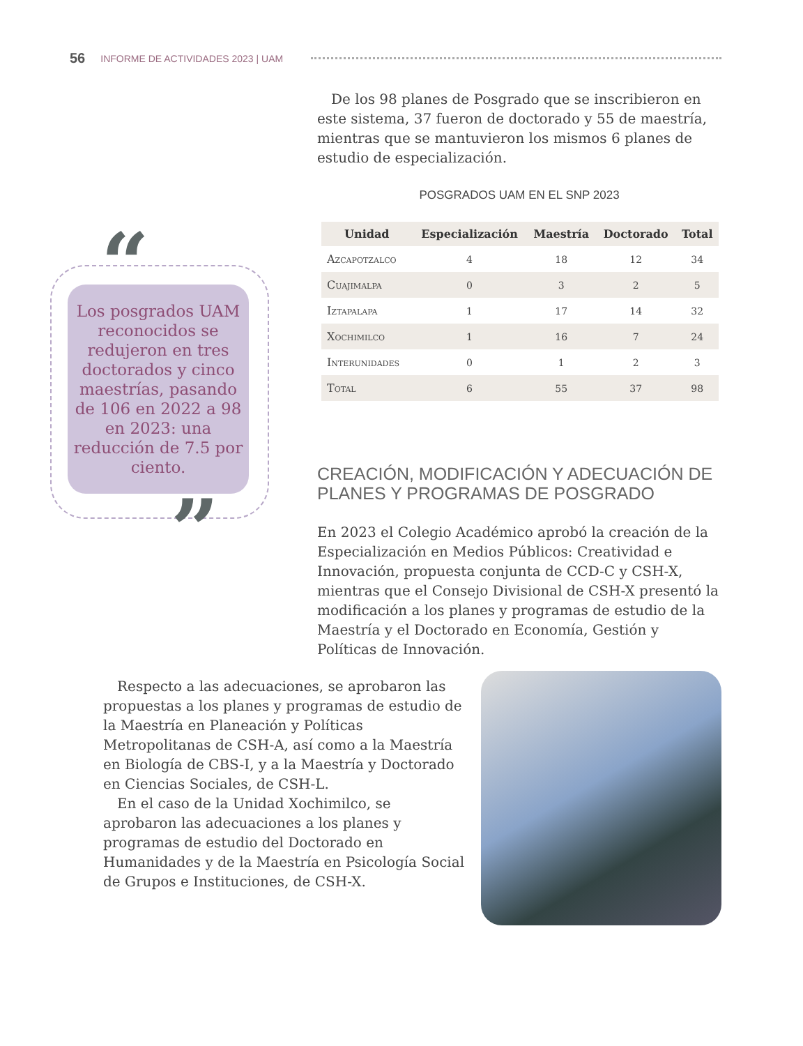56 INFORME DE ACTIVIDADES 2023 | UAM
 De los 98 planes de Posgrado que se inscribieron en este sistema, 37 fueron de doctorado y 55 de maestría, mientras que se mantuvieron los mismos 6 planes de estudio de especialización.
POSGRADOS UAM EN EL SNP 2023
| Unidad | Especialización | Maestría | Doctorado | Total |
| --- | --- | --- | --- | --- |
| Azcapotzalco | 4 | 18 | 12 | 34 |
| Cuajimalpa | 0 | 3 | 2 | 5 |
| Iztapalapa | 1 | 17 | 14 | 32 |
| Xochimilco | 1 | 16 | 7 | 24 |
| Interunidades | 0 | 1 | 2 | 3 |
| Total | 6 | 55 | 37 | 98 |
CREACIÓN, MODIFICACIÓN Y ADECUACIÓN DE PLANES Y PROGRAMAS DE POSGRADO
En 2023 el Colegio Académico aprobó la creación de la Especialización en Medios Públicos: Creatividad e Innovación, propuesta conjunta de CCD-C y CSH-X, mientras que el Consejo Divisional de CSH-X presentó la modificación a los planes y programas de estudio de la Maestría y el Doctorado en Economía, Gestión y Políticas de Innovación.
“
Los posgrados UAM reconocidos se redujeron en tres doctorados y cinco maestrías, pasando de 106 en 2022 a 98 en 2023: una reducción de 7.5 por ciento.
”
 Respecto a las adecuaciones, se aprobaron las propuestas a los planes y programas de estudio de la Maestría en Planeación y Políticas Metropolitanas de CSH-A, así como a la Maestría en Biología de CBS-I, y a la Maestría y Doctorado en Ciencias Sociales, de CSH-L.
 En el caso de la Unidad Xochimilco, se aprobaron las adecuaciones a los planes y programas de estudio del Doctorado en Humanidades y de la Maestría en Psicología Social de Grupos e Instituciones, de CSH-X.